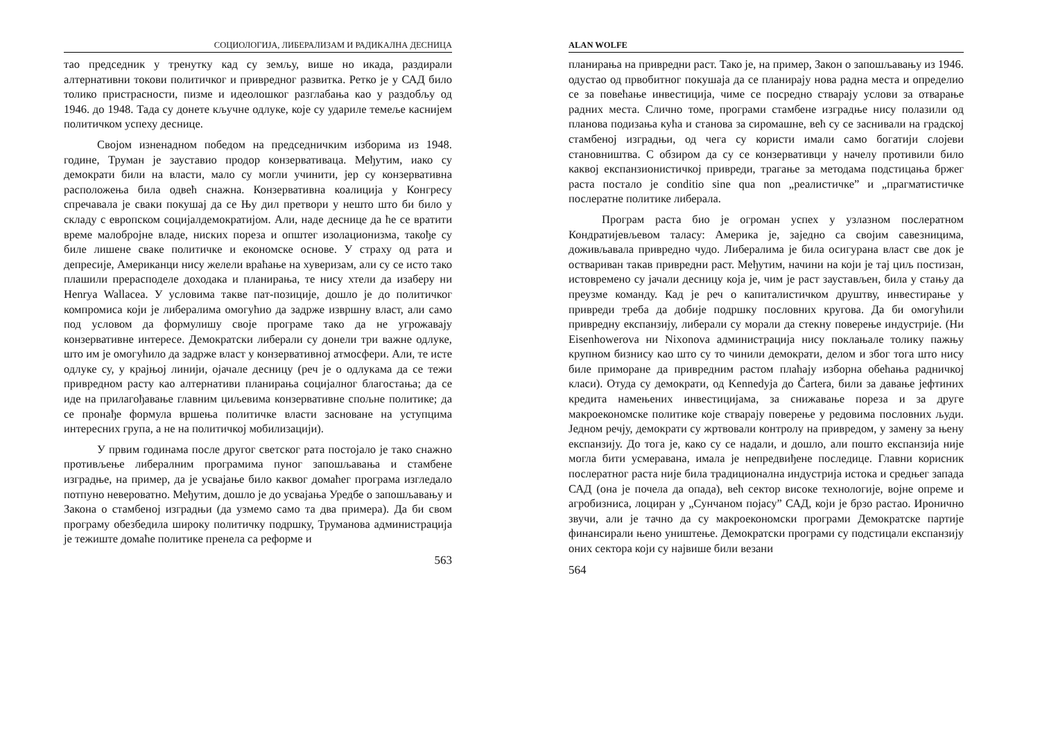СОЦИОЛОГИЈА, ЛИБЕРАЛИЗАМ И РАДИКАЛНА ДЕСНИЦА
тао председник у тренутку кад су земљу, више но икада, раздирали алтернативни токови политичког и привредног развитка. Ретко је у САД било толико пристрасности, пизме и идеолошког разглабања као у раздобљу од 1946. до 1948. Тада су донете кључне одлуке, које су удариле темеље каснијем политичком успеху деснице.
Својом изненадном победом на председничким изборима из 1948. године, Труман је зауставио продор конзервативаца. Међутим, иако су демократи били на власти, мало су могли учинити, јер су конзервативна расположења била одвећ снажна. Конзервативна коалиција у Конгресу спречавала је сваки покушај да се Њу дил претвори у нешто што би било у складу с европском социјалдемократијом. Али, наде деснице да ће се вратити време малобројне владе, ниских пореза и општег изолационизма, такође су биле лишене сваке политичке и економске основе. У страху од рата и депресије, Американци нису желели враћање на хуверизам, али су се исто тако плашили прерасподеле доходака и планирања, те нису хтели да изаберу ни Henrya Wallacea. У условима такве пат-позиције, дошло је до политичког компромиса који је либералима омогућио да задрже извршну власт, али само под условом да формулишу своје програме тако да не угрожавају конзервативне интересе. Демократски либерали су донели три важне одлуке, што им је омогућило да задрже власт у конзервативној атмосфери. Али, те исте одлуке су, у крајњој линији, ојачале десницу (реч је о одлукама да се тежи привредном расту као алтернативи планирања социјалног благостања; да се иде на прилагођавање главним циљевима конзервативне спољне политике; да се пронађе формула вршења политичке власти засноване на уступцима интересних група, а не на политичкој мобилизацији).
У првим годинама после другог светског рата постојало је тако снажно противљење либералним програмима пуног запошљавања и стамбене изградње, на пример, да је усвајање било каквог домаћег програма изгледало потпуно невероватно. Међутим, дошло је до усвајања Уредбе о запошљавању и Закона о стамбеној изградњи (да узмемо само та два примера). Да би свом програму обезбедила широку политичку подршку, Труманова администрација је тежиште домаће политике пренела са реформе и
563
ALAN WOLFE
планирања на привредни раст. Тако је, на пример, Закон о запошљавању из 1946. одустао од првобитног покушаја да се планирају нова радна места и определио се за повећање инвестиција, чиме се посредно стварају услови за отварање радних места. Слично томе, програми стамбене изградње нису полазили од планова подизања кућа и станова за сиромашне, већ су се заснивали на градској стамбеној изградњи, од чега су користи имали само богатији слојеви становништва. С обзиром да су се конзервативци у начелу противили било каквој експанзионистичкој привреди, трагање за методама подстицања бржег раста постало је conditio sine qua non „реалистичке” и „прагматистичке послератне политике либерала.
Програм раста био је огроман успех у узлазном послератном Кондратијевљевом таласу: Америка је, заједно са својим савезницима, доживљавала привредно чудо. Либералима је била осигурана власт све док је оствариван такав привредни раст. Међутим, начини на који је тај циљ постизан, истовремено су јачали десницу која је, чим је раст заустављен, била у стању да преузме команду. Кад је реч о капиталистичком друштву, инвестирање у привреди треба да добије подршку пословних кругова. Да би омогућили привредну експанзију, либерали су морали да стекну поверење индустрије. (Ни Eisenhowerova ни Nixonova администрација нису поклањале толику пажњу крупном бизнису као што су то чинили демократи, делом и због тога што нису биле приморане да привредним растом плаћају изборна обећања радничкој класи). Отуда су демократи, од Kennedyja до Čartera, били за давање јефтиних кредита намењених инвестицијама, за снижавање пореза и за друге макроекономске политике које стварају поверење у редовима пословних људи. Једном речју, демократи су жртвовали контролу на привредом, у замену за њену експанзију. До тога је, како су се надали, и дошло, али пошто експанзија није могла бити усмеравана, имала је непредвиђене последице. Главни корисник послератног раста није била традиционална индустрија истока и средњег запада САД (она је почела да опада), већ сектор високе технологије, војне опреме и агробизниса, лоциран у „Сунчаном појасу” САД, који је брзо растао. Иронично звучи, али је тачно да су макроекономски програми Демократске партије финансирали њено уништење. Демократски програми су подстицали експанзију оних сектора који су највише били везани
564